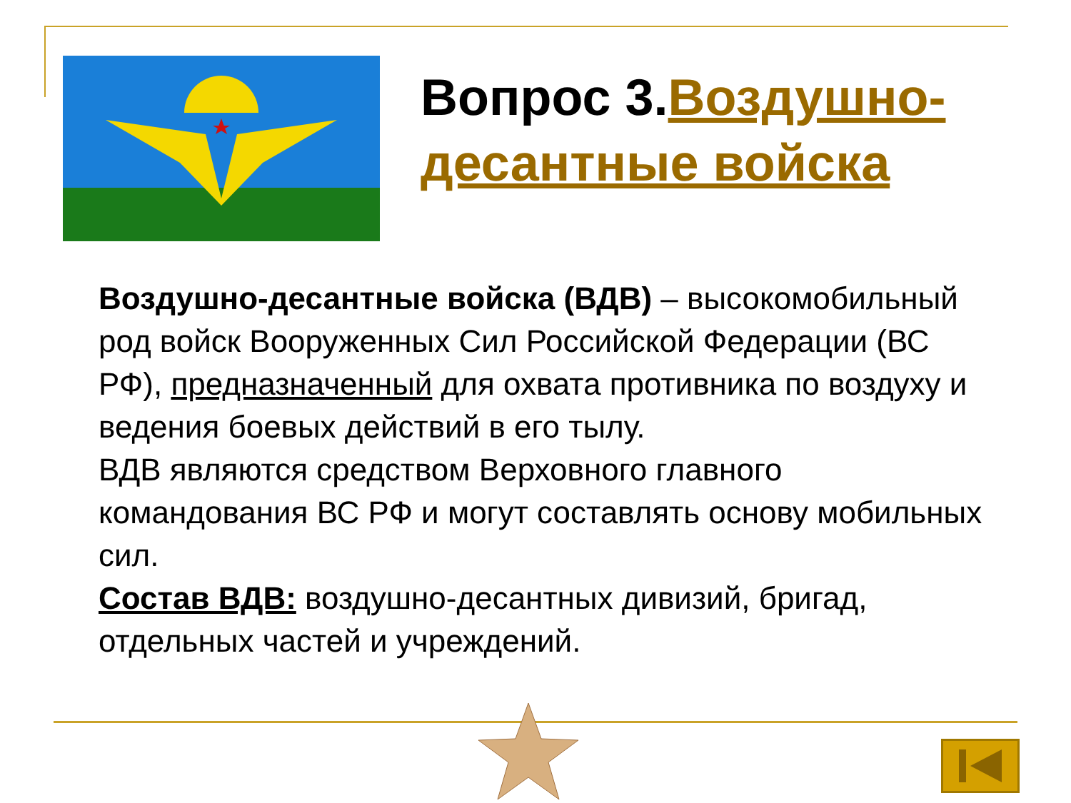Вопрос 3.Воздушно-десантные войска
Воздушно-десантные войска (ВДВ) – высокомобильный род войск Вооруженных Сил Российской Федерации (ВС РФ), предназначенный для охвата противника по воздуху и ведения боевых действий в его тылу.
ВДВ являются средством Верховного главного командования ВС РФ и могут составлять основу мобильных сил.
Состав ВДВ: воздушно-десантных дивизий, бригад, отдельных частей и учреждений.